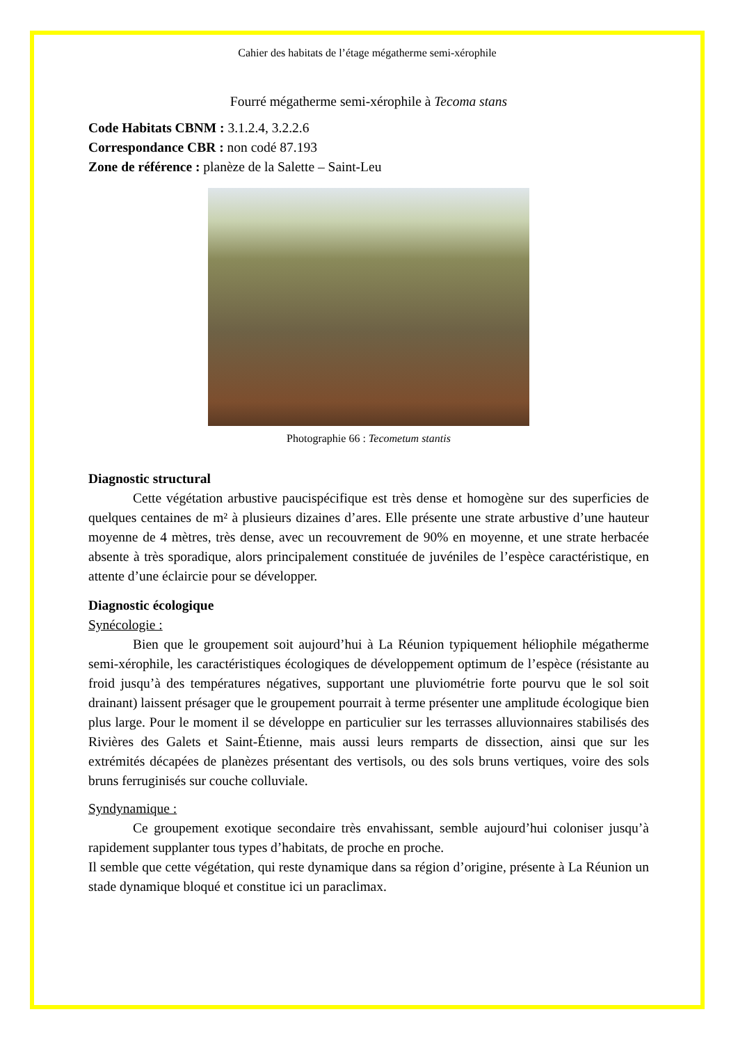Cahier des habitats de l’étage mégatherme semi-xérophile
Fourré mégatherme semi-xérophile à Tecoma stans
Code Habitats CBNM : 3.1.2.4, 3.2.2.6
Correspondance CBR : non codé 87.193
Zone de référence : planèze de la Salette – Saint-Leu
Photographie 66 : Tecometum stantis
Diagnostic structural
Cette végétation arbustive paucispécifique est très dense et homogène sur des superficies de quelques centaines de m² à plusieurs dizaines d’ares. Elle présente une strate arbustive d’une hauteur moyenne de 4 mètres, très dense, avec un recouvrement de 90% en moyenne, et une strate herbacée absente à très sporadique, alors principalement constituée de juvéniles de l’espèce caractéristique, en attente d’une éclaircie pour se développer.
Diagnostic écologique
Synécologie :
Bien que le groupement soit aujourd’hui à La Réunion typiquement héliophile mégatherme semi-xérophile, les caractéristiques écologiques de développement optimum de l’espèce (résistante au froid jusqu’à des températures négatives, supportant une pluviométrie forte pourvu que le sol soit drainant) laissent présager que le groupement pourrait à terme présenter une amplitude écologique bien plus large. Pour le moment il se développe en particulier sur les terrasses alluvionnaires stabilisés des Rivières des Galets et Saint-Étienne, mais aussi leurs remparts de dissection, ainsi que sur les extrémités décapées de planèzes présentant des vertisols, ou des sols bruns vertiques, voire des sols bruns ferruginisés sur couche colluviale.
Syndynamique :
Ce groupement exotique secondaire très envahissant, semble aujourd’hui coloniser jusqu’à rapidement supplanter tous types d’habitats, de proche en proche.
Il semble que cette végétation, qui reste dynamique dans sa région d’origine, présente à La Réunion un stade dynamique bloqué et constitue ici un paraclimax.